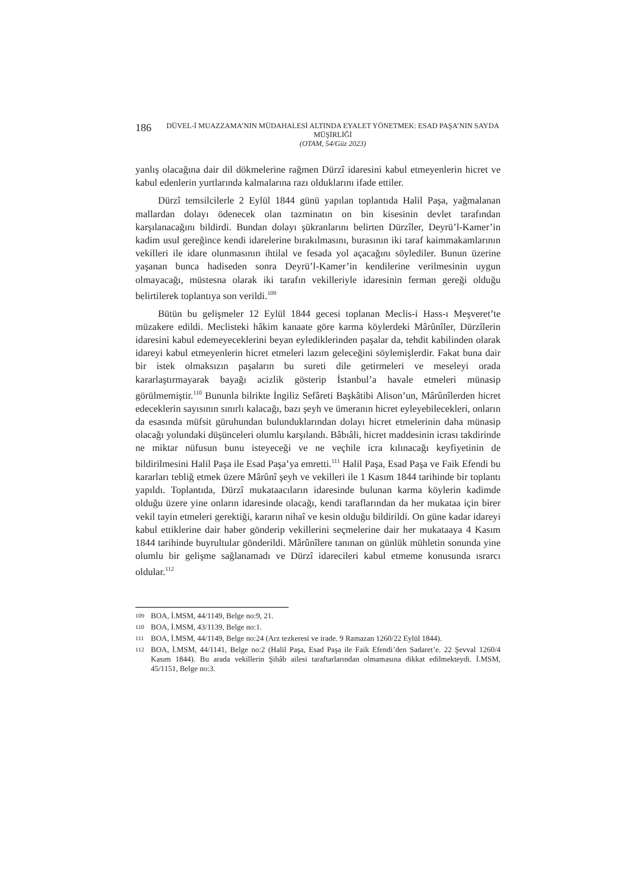186
DÜVEL-İ MUAZZAMA’NIN MÜDAHALESİ ALTINDA EYALET YÖNETMEK: ESAD PAŞA’NIN SAYDA MÜŞİRLİĞİ
(OTAM, 54/Güz 2023)
yanlış olacağına dair dil dökmelerine rağmen Dürzî idaresini kabul etmeyenlerin hicret ve kabul edenlerin yurtlarında kalmalarına razı olduklarını ifade ettiler.
Dürzî temsilcilerle 2 Eylül 1844 günü yapılan toplantıda Halil Paşa, yağmalanan mallardan dolayı ödenecek olan tazminatın on bin kisesinin devlet tarafından karşılanacağını bildirdi. Bundan dolayı şükranlarını belirten Dürzîler, Deyrü’l-Kamer’in kadim usul gereğince kendi idarelerine bırakılmasını, burasının iki taraf kaimmakamlarının vekilleri ile idare olunmasının ihtilal ve fesada yol açacağını söylediler. Bunun üzerine yaşanan bunca hadiseden sonra Deyrü’l-Kamer’in kendilerine verilmesinin uygun olmayacağı, müstesna olarak iki tarafın vekilleriyle idaresinin ferman gereği olduğu belirtilerek toplantıya son verildi.<sup>109</sup>
Bütün bu gelişmeler 12 Eylül 1844 gecesi toplanan Meclis-i Hass-ı Meşveret’te müzakere edildi. Meclisteki hâkim kanaate göre karma köylerdeki Mârûnîler, Dürzîlerin idaresini kabul edemeyeceklerini beyan eylediklerinden paşalar da, tehdit kabilinden olarak idareyi kabul etmeyenlerin hicret etmeleri lazım geleceğini söylemişlerdir. Fakat buna dair bir istek olmaksızın paşaların bu sureti dile getirmeleri ve meseleyi orada kararlaştırmayarak bayağı acizlik gösterip İstanbul’a havale etmeleri münasip görülmemiştir.<sup>110</sup> Bununla bilrikte İngiliz Sefâreti Başkâtibi Alison’un, Mârûnîlerden hicret edeceklerin sayısının sınırlı kalacağı, bazı şeyh ve ümeranın hicret eyleyebilecekleri, onların da esasında müfsit güruhundan bulunduklarından dolayı hicret etmelerinin daha münasip olacağı yolundaki düşünceleri olumlu karşılandı. Bâbıâli, hicret maddesinin icrası takdirinde ne miktar nüfusun bunu isteyeceği ve ne veçhile icra kılınacağı keyfiyetinin de bildirilmesini Halil Paşa ile Esad Paşa’ya emretti.<sup>111</sup> Halil Paşa, Esad Paşa ve Faik Efendi bu kararları tebliğ etmek üzere Mârûnî şeyh ve vekilleri ile 1 Kasım 1844 tarihinde bir toplantı yapıldı. Toplantıda, Dürzî mukataacıların idaresinde bulunan karma köylerin kadimde olduğu üzere yine onların idaresinde olacağı, kendi taraflarından da her mukataa için birer vekil tayin etmeleri gerektiği, kararın nihaî ve kesin olduğu bildirildi. On güne kadar idareyi kabul ettiklerine dair haber gönderip vekillerini seçmelerine dair her mukataaya 4 Kasım 1844 tarihinde buyrultular gönderildi. Mârûnîlere tanınan on günlük mühletin sonunda yine olumlu bir gelişme sağlanamadı ve Dürzî idarecileri kabul etmeme konusunda ısrarcı oldular.<sup>112</sup>
109 BOA, İ.MSM, 44/1149, Belge no:9, 21.
110 BOA, İ.MSM, 43/1139, Belge no:1.
111 BOA, İ.MSM, 44/1149, Belge no:24 (Arz tezkeresi ve irade. 9 Ramazan 1260/22 Eylül 1844).
112 BOA, İ.MSM, 44/1141, Belge no:2 (Halil Paşa, Esad Paşa ile Faik Efendi’den Sadaret’e. 22 Şevval 1260/4 Kasım 1844). Bu arada vekillerin Şihâb ailesi taraftarlarından olmamasına dikkat edilmekteydi. İ.MSM, 45/1151, Belge no:3.